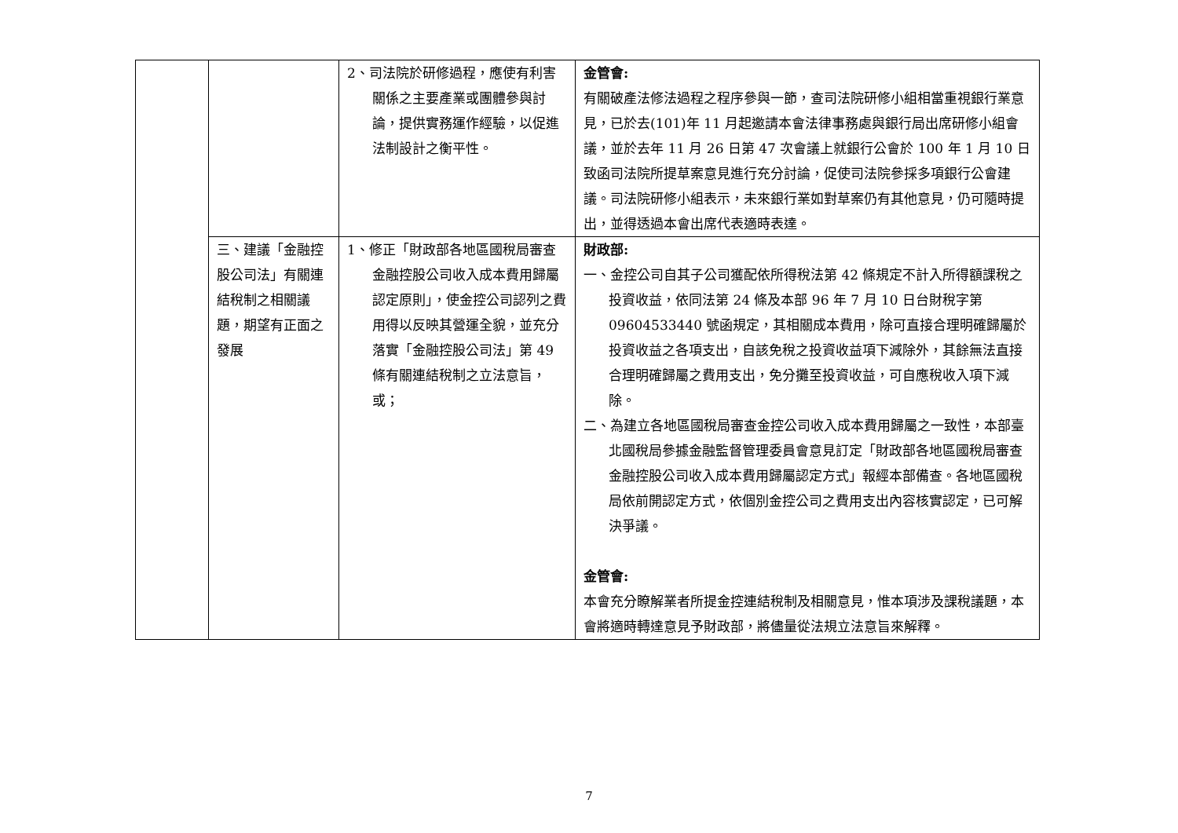| | | 2、司法院於研修過程，應使有利害關係之主要產業或團體參與討論，提供實務運作經驗，以促進法制設計之衡平性。 | 金管會: 有關破產法修法過程之程序參與一節，查司法院研修小組相當重視銀行業意見，已於去(101)年 11 月起邀請本會法律事務處與銀行局出席研修小組會議，並於去年 11 月 26 日第 47 次會議上就銀行公會於 100 年 1 月 10 日致函司法院所提草案意見進行充分討論，促使司法院參採多項銀行公會建議。司法院研修小組表示，未來銀行業如對草案仍有其他意見，仍可隨時提出，並得透過本會出席代表適時表達。 |
| | 三、建議「金融控股公司法」有關連結稅制之相關議題，期望有正面之發展 | 1、修正「財政部各地區國稅局審查金融控股公司收入成本費用歸屬認定原則」，使金控公司認列之費用得以反映其營運全貌，並充分落實「金融控股公司法」第 49 條有關連結稅制之立法意旨，或； | 財政部: 一、金控公司自其子公司獲配依所得稅法第 42 條規定不計入所得額課稅之投資收益，依同法第 24 條及本部 96 年 7 月 10 日台財稅字第 09604533440 號函規定，其相關成本費用，除可直接合理明確歸屬於投資收益之各項支出，自該免稅之投資收益項下減除外，其餘無法直接合理明確歸屬之費用支出，免分攤至投資收益，可自應稅收入項下減除。 二、為建立各地區國稅局審查金控公司收入成本費用歸屬之一致性，本部臺北國稅局參據金融監督管理委員會意見訂定「財政部各地區國稅局審查金融控股公司收入成本費用歸屬認定方式」報經本部備查。各地區國稅局依前開認定方式，依個別金控公司之費用支出內容核實認定，已可解決爭議。 金管會: 本會充分瞭解業者所提金控連結稅制及相關意見，惟本項涉及課稅議題，本會將適時轉達意見予財政部，將儘量從法規立法意旨來解釋。 |
7